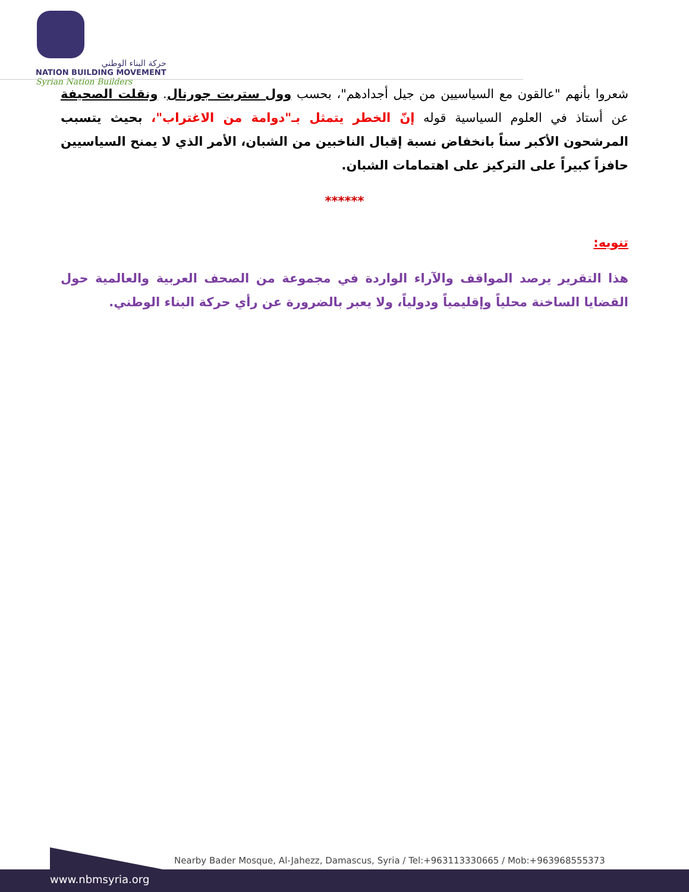حركة البناء الوطني
NATION BUILDING MOVEMENT
Syrian Nation Builders
شعروا بأنهم "عالقون مع السياسيين من جيل أجدادهم"، بحسب وول ستريت جورنال. ونقلت الصحيفة عن أستاذ في العلوم السياسية قوله إنّ الخطر يتمثل بـ"دوامة من الاغتراب"، بحيث يتسبب المرشحون الأكبر سناً بانخفاض نسبة إقبال الناخبين من الشبان، الأمر الذي لا يمنح السياسيين حافزاً كبيراً على التركيز على اهتمامات الشبان.
******
تنويه:
هذا التقرير يرصد المواقف والآراء الواردة في مجموعة من الصحف العربية والعالمية حول القضايا الساخنة محلياً وإقليمياً ودولياً، ولا يعبر بالضرورة عن رأي حركة البناء الوطني.
Nearby Bader Mosque, Al-Jahezz, Damascus, Syria / Tel:+963113330665 / Mob:+963968555373
www.nbmsyria.org